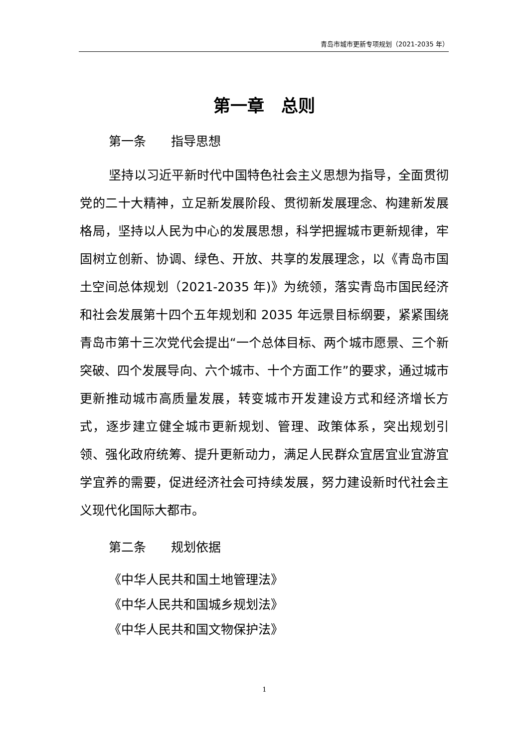青岛市城市更新专项规划（2021-2035 年）
第一章　总则
第一条　　指导思想
坚持以习近平新时代中国特色社会主义思想为指导，全面贯彻党的二十大精神，立足新发展阶段、贯彻新发展理念、构建新发展格局，坚持以人民为中心的发展思想，科学把握城市更新规律，牢固树立创新、协调、绿色、开放、共享的发展理念，以《青岛市国土空间总体规划（2021-2035 年)》为统领，落实青岛市国民经济和社会发展第十四个五年规划和 2035 年远景目标纲要，紧紧围绕青岛市第十三次党代会提出“一个总体目标、两个城市愿景、三个新突破、四个发展导向、六个城市、十个方面工作”的要求，通过城市更新推动城市高质量发展，转变城市开发建设方式和经济增长方式，逐步建立健全城市更新规划、管理、政策体系，突出规划引领、强化政府统筹、提升更新动力，满足人民群众宜居宜业宜游宜学宜养的需要，促进经济社会可持续发展，努力建设新时代社会主义现代化国际大都市。
第二条　　规划依据
《中华人民共和国土地管理法》
《中华人民共和国城乡规划法》
《中华人民共和国文物保护法》
1